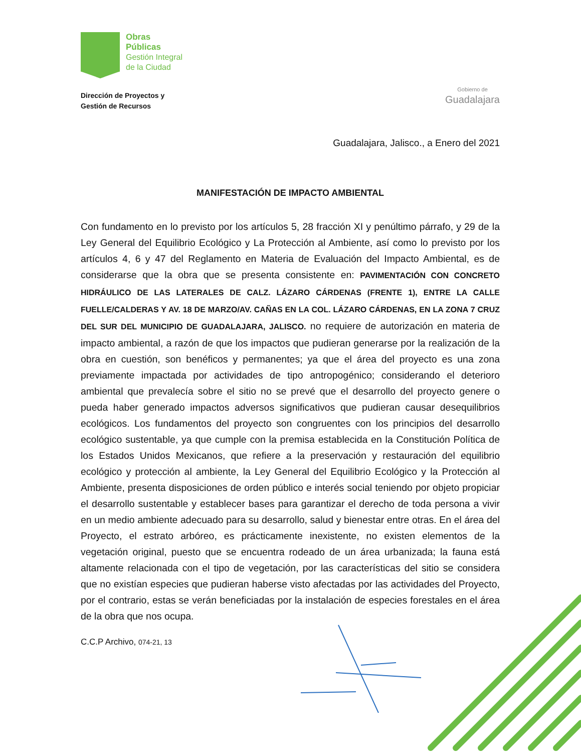Obras
Públicas
Gestión Integral
de la Ciudad
Dirección de Proyectos y
Gestión de Recursos
Gobierno de
Guadalajara
Guadalajara, Jalisco., a Enero del 2021
MANIFESTACIÓN DE IMPACTO AMBIENTAL
Con fundamento en lo previsto por los artículos 5, 28 fracción XI y penúltimo párrafo, y 29 de la Ley General del Equilibrio Ecológico y La Protección al Ambiente, así como lo previsto por los artículos 4, 6 y 47 del Reglamento en Materia de Evaluación del Impacto Ambiental, es de considerarse que la obra que se presenta consistente en: PAVIMENTACIÓN CON CONCRETO HIDRÁULICO DE LAS LATERALES DE CALZ. LÁZARO CÁRDENAS (FRENTE 1), ENTRE LA CALLE FUELLE/CALDERAS Y AV. 18 DE MARZO/AV. CAÑAS EN LA COL. LÁZARO CÁRDENAS, EN LA ZONA 7 CRUZ DEL SUR DEL MUNICIPIO DE GUADALAJARA, JALISCO. no requiere de autorización en materia de impacto ambiental, a razón de que los impactos que pudieran generarse por la realización de la obra en cuestión, son benéficos y permanentes; ya que el área del proyecto es una zona previamente impactada por actividades de tipo antropogénico; considerando el deterioro ambiental que prevalecía sobre el sitio no se prevé que el desarrollo del proyecto genere o pueda haber generado impactos adversos significativos que pudieran causar desequilibrios ecológicos. Los fundamentos del proyecto son congruentes con los principios del desarrollo ecológico sustentable, ya que cumple con la premisa establecida en la Constitución Política de los Estados Unidos Mexicanos, que refiere a la preservación y restauración del equilibrio ecológico y protección al ambiente, la Ley General del Equilibrio Ecológico y la Protección al Ambiente, presenta disposiciones de orden público e interés social teniendo por objeto propiciar el desarrollo sustentable y establecer bases para garantizar el derecho de toda persona a vivir en un medio ambiente adecuado para su desarrollo, salud y bienestar entre otras. En el área del Proyecto, el estrato arbóreo, es prácticamente inexistente, no existen elementos de la vegetación original, puesto que se encuentra rodeado de un área urbanizada; la fauna está altamente relacionada con el tipo de vegetación, por las características del sitio se considera que no existían especies que pudieran haberse visto afectadas por las actividades del Proyecto, por el contrario, estas se verán beneficiadas por la instalación de especies forestales en el área de la obra que nos ocupa.
C.C.P Archivo, 074-21, 13